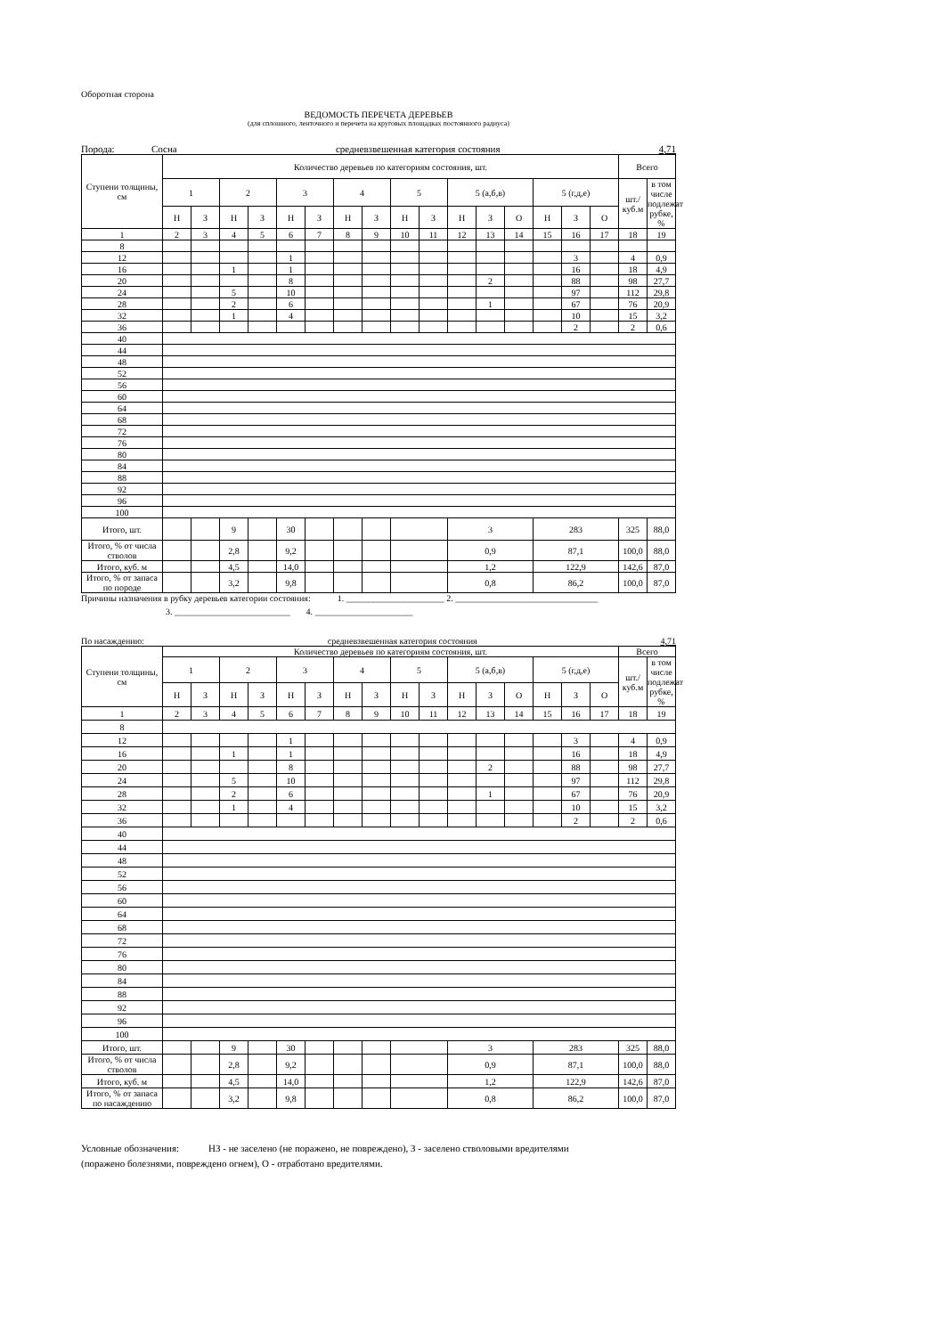Оборотная сторона
ВЕДОМОСТЬ ПЕРЕЧЕТА ДЕРЕВЬЕВ
(для сплошного, ленточного и перечета на круговых площадках постоянного радиуса)
Порода: Сосна средневзвешенная категория состояния 4,71
| Ступени толщины, см | Количество деревьев по категориям состояния, шт. | | | | | | | | | | | | | | | | Всего | |
| --- | --- | --- | --- | --- | --- | --- | --- | --- | --- | --- | --- | --- | --- | --- | --- | --- | --- | --- |
| | 1 | | 2 | | 3 | | 4 | | 5 | | 5 (а,б,в) | | | 5 (г,д,е) | | | шт./куб.м | в том числе подлежат рубке, % |
| | Н | З | Н | З | Н | З | Н | З | Н | З | Н | З | О | Н | З | О | | |
| 1 | 2 | 3 | 4 | 5 | 6 | 7 | 8 | 9 | 10 | 11 | 12 | 13 | 14 | 15 | 16 | 17 | 18 | 19 |
| 8 | | | | | | | | | | | | | | | | | | |
| 12 | | | | | 1 | | | | | | | | | | 3 | | 4 | 0,9 |
| 16 | | | 1 | | 1 | | | | | | | | | | 16 | | 18 | 4,9 |
| 20 | | | | | 8 | | | | | | | 2 | | | 88 | | 98 | 27,7 |
| 24 | | | 5 | | 10 | | | | | | | | | | 97 | | 112 | 29,8 |
| 28 | | | 2 | | 6 | | | | | | | 1 | | | 67 | | 76 | 20,9 |
| 32 | | | 1 | | 4 | | | | | | | | | | 10 | | 15 | 3,2 |
| 36 | | | | | | | | | | | | | | | 2 | | 2 | 0,6 |
| 40 | | | | | | | | | | | | | | | | | | |
| 44 | | | | | | | | | | | | | | | | | | |
| 48 | | | | | | | | | | | | | | | | | | |
| 52 | | | | | | | | | | | | | | | | | | |
| 56 | | | | | | | | | | | | | | | | | | |
| 60 | | | | | | | | | | | | | | | | | | |
| 64 | | | | | | | | | | | | | | | | | | |
| 68 | | | | | | | | | | | | | | | | | | |
| 72 | | | | | | | | | | | | | | | | | | |
| 76 | | | | | | | | | | | | | | | | | | |
| 80 | | | | | | | | | | | | | | | | | | |
| 84 | | | | | | | | | | | | | | | | | | |
| 88 | | | | | | | | | | | | | | | | | | |
| 92 | | | | | | | | | | | | | | | | | | |
| 96 | | | | | | | | | | | | | | | | | | |
| 100 | | | | | | | | | | | | | | | | | | |
| Итого, шт. | | | 9 | | 30 | | | | | | 3 | | | 283 | | | 325 | 88,0 |
| Итого, % от числа стволов | | | 2,8 | | 9,2 | | | | | | 0,9 | | | 87,1 | | | 100,0 | 88,0 |
| Итого, куб. м | | | 4,5 | | 14,0 | | | | | | 1,2 | | | 122,9 | | | 142,6 | 87,0 |
| Итого, % от запаса по породе | | | 3,2 | | 9,8 | | | | | | 0,8 | | | 86,2 | | | 100,0 | 87,0 |
Причины назначения в рубку деревьев категории состояния: 1. ______________________ 2. ________________________________
3. __________________________ 4. ______________________
По насаждению: средневзвешенная категория состояния 4,71
| Ступени толщины, см | Количество деревьев по категориям состояния, шт. | | | | | | | | | | | | | | | | Всего | |
| --- | --- | --- | --- | --- | --- | --- | --- | --- | --- | --- | --- | --- | --- | --- | --- | --- | --- | --- |
| | 1 | | 2 | | 3 | | 4 | | 5 | | 5 (а,б,в) | | | 5 (г,д,е) | | | шт./куб.м | в том числе подлежат рубке, % |
| | Н | З | Н | З | Н | З | Н | З | Н | З | Н | З | О | Н | З | О | | |
| 1 | 2 | 3 | 4 | 5 | 6 | 7 | 8 | 9 | 10 | 11 | 12 | 13 | 14 | 15 | 16 | 17 | 18 | 19 |
| 8 | | | | | | | | | | | | | | | | | | |
| 12 | | | | | 1 | | | | | | | | | | 3 | | 4 | 0,9 |
| 16 | | | 1 | | 1 | | | | | | | | | | 16 | | 18 | 4,9 |
| 20 | | | | | 8 | | | | | | | 2 | | | 88 | | 98 | 27,7 |
| 24 | | | 5 | | 10 | | | | | | | | | | 97 | | 112 | 29,8 |
| 28 | | | 2 | | 6 | | | | | | | 1 | | | 67 | | 76 | 20,9 |
| 32 | | | 1 | | 4 | | | | | | | | | | 10 | | 15 | 3,2 |
| 36 | | | | | | | | | | | | | | | 2 | | 2 | 0,6 |
| 40 | | | | | | | | | | | | | | | | | | |
| 44 | | | | | | | | | | | | | | | | | | |
| 48 | | | | | | | | | | | | | | | | | | |
| 52 | | | | | | | | | | | | | | | | | | |
| 56 | | | | | | | | | | | | | | | | | | |
| 60 | | | | | | | | | | | | | | | | | | |
| 64 | | | | | | | | | | | | | | | | | | |
| 68 | | | | | | | | | | | | | | | | | | |
| 72 | | | | | | | | | | | | | | | | | | |
| 76 | | | | | | | | | | | | | | | | | | |
| 80 | | | | | | | | | | | | | | | | | | |
| 84 | | | | | | | | | | | | | | | | | | |
| 88 | | | | | | | | | | | | | | | | | | |
| 92 | | | | | | | | | | | | | | | | | | |
| 96 | | | | | | | | | | | | | | | | | | |
| 100 | | | | | | | | | | | | | | | | | | |
| Итого, шт. | | | 9 | | 30 | | | | | | 3 | | | 283 | | | 325 | 88,0 |
| Итого, % от числа стволов | | | 2,8 | | 9,2 | | | | | | 0,9 | | | 87,1 | | | 100,0 | 88,0 |
| Итого, куб. м | | | 4,5 | | 14,0 | | | | | | 1,2 | | | 122,9 | | | 142,6 | 87,0 |
| Итого, % от запаса по насаждению | | | 3,2 | | 9,8 | | | | | | 0,8 | | | 86,2 | | | 100,0 | 87,0 |
Условные обозначения: НЗ - не заселено (не поражено, не повреждено), З - заселено стволовыми вредителями
(поражено болезнями, повреждено огнем), О - отработано вредителями.